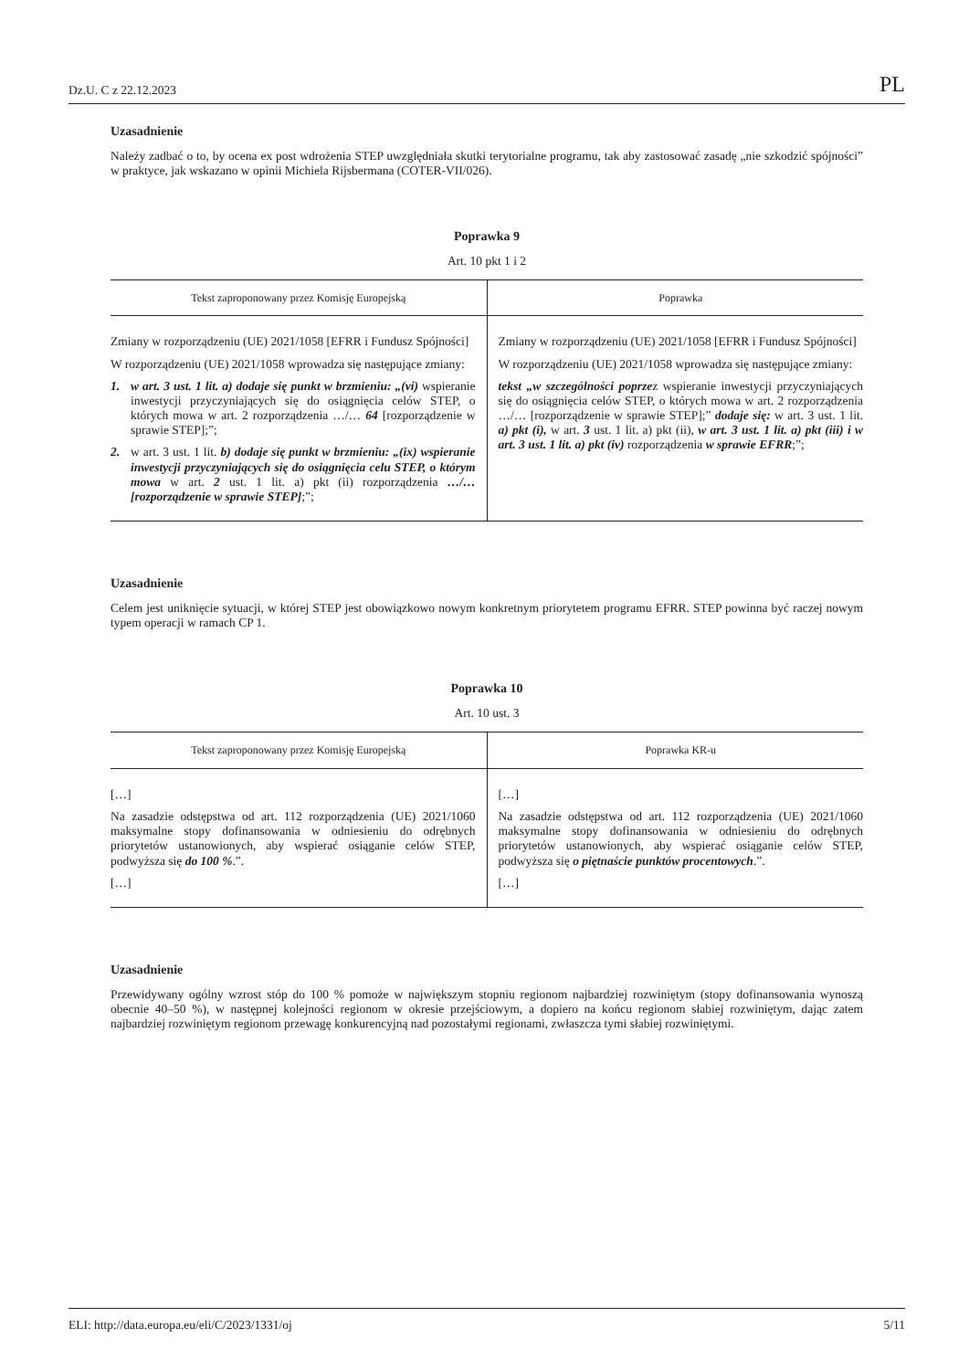Dz.U. C z 22.12.2023 PL
Uzasadnienie
Należy zadbać o to, by ocena ex post wdrożenia STEP uwzględniała skutki terytorialne programu, tak aby zastosować zasadę „nie szkodzić spójności” w praktyce, jak wskazano w opinii Michiela Rijsbermana (COTER-VII/026).
Poprawka 9
Art. 10 pkt 1 i 2
| Tekst zaproponowany przez Komisję Europejską | Poprawka |
| --- | --- |
| Zmiany w rozporządzeniu (UE) 2021/1058 [EFRR i Fundusz Spójności] W rozporządzeniu (UE) 2021/1058 wprowadza się następujące zmiany: 1. w art. 3 ust. 1 lit. a) dodaje się punkt w brzmieniu: „(vi) wspieranie inwestycji przyczyniających się do osiągnięcia celów STEP, o których mowa w art. 2 rozporządzenia …/… 64 [rozporządzenie w sprawie STEP];”; 2. w art. 3 ust. 1 lit. b) dodaje się punkt w brzmieniu: „(ix) wspieranie inwestycji przyczyniających się do osiągnięcia celu STEP, o którym mowa w art. 2 ust. 1 lit. a) pkt (ii) rozporządzenia …/… [rozporządzenie w sprawie STEP] ;”; | Zmiany w rozporządzeniu (UE) 2021/1058 [EFRR i Fundusz Spójności] W rozporządzeniu (UE) 2021/1058 wprowadza się następujące zmiany: tekst „w szczególności poprze z wspieranie inwestycji przyczyniających się do osiągnięcia celów STEP, o których mowa w art. 2 rozporządzenia …/… [rozporządzenie w sprawie STEP];” dodaje się: w art. 3 ust. 1 lit. a) pkt (i), w art. 3 ust. 1 lit. a) pkt (ii), w art. 3 ust. 1 lit. a) pkt (iii) i w art. 3 ust. 1 lit. a) pkt (iv) rozporządzenia w sprawie EFRR ;”; |
Uzasadnienie
Celem jest uniknięcie sytuacji, w której STEP jest obowiązkowo nowym konkretnym priorytetem programu EFRR. STEP powinna być raczej nowym typem operacji w ramach CP 1.
Poprawka 10
Art. 10 ust. 3
| Tekst zaproponowany przez Komisję Europejską | Poprawka KR-u |
| --- | --- |
| […] Na zasadzie odstępstwa od art. 112 rozporządzenia (UE) 2021/1060 maksymalne stopy dofinansowania w odniesieniu do odrębnych priorytetów ustanowionych, aby wspierać osiąganie celów STEP, podwyższa się do 100 % .”. […] | […] Na zasadzie odstępstwa od art. 112 rozporządzenia (UE) 2021/1060 maksymalne stopy dofinansowania w odniesieniu do odrębnych priorytetów ustanowionych, aby wspierać osiąganie celów STEP, podwyższa się o piętnaście punktów procentowych .”. […] |
Uzasadnienie
Przewidywany ogólny wzrost stóp do 100 % pomoże w największym stopniu regionom najbardziej rozwiniętym (stopy dofinansowania wynoszą obecnie 40–50 %), w następnej kolejności regionom w okresie przejściowym, a dopiero na końcu regionom słabiej rozwiniętym, dając zatem najbardziej rozwiniętym regionom przewagę konkurencyjną nad pozostałymi regionami, zwłaszcza tymi słabiej rozwiniętymi.
ELI: http://data.europa.eu/eli/C/2023/1331/oj 5/11